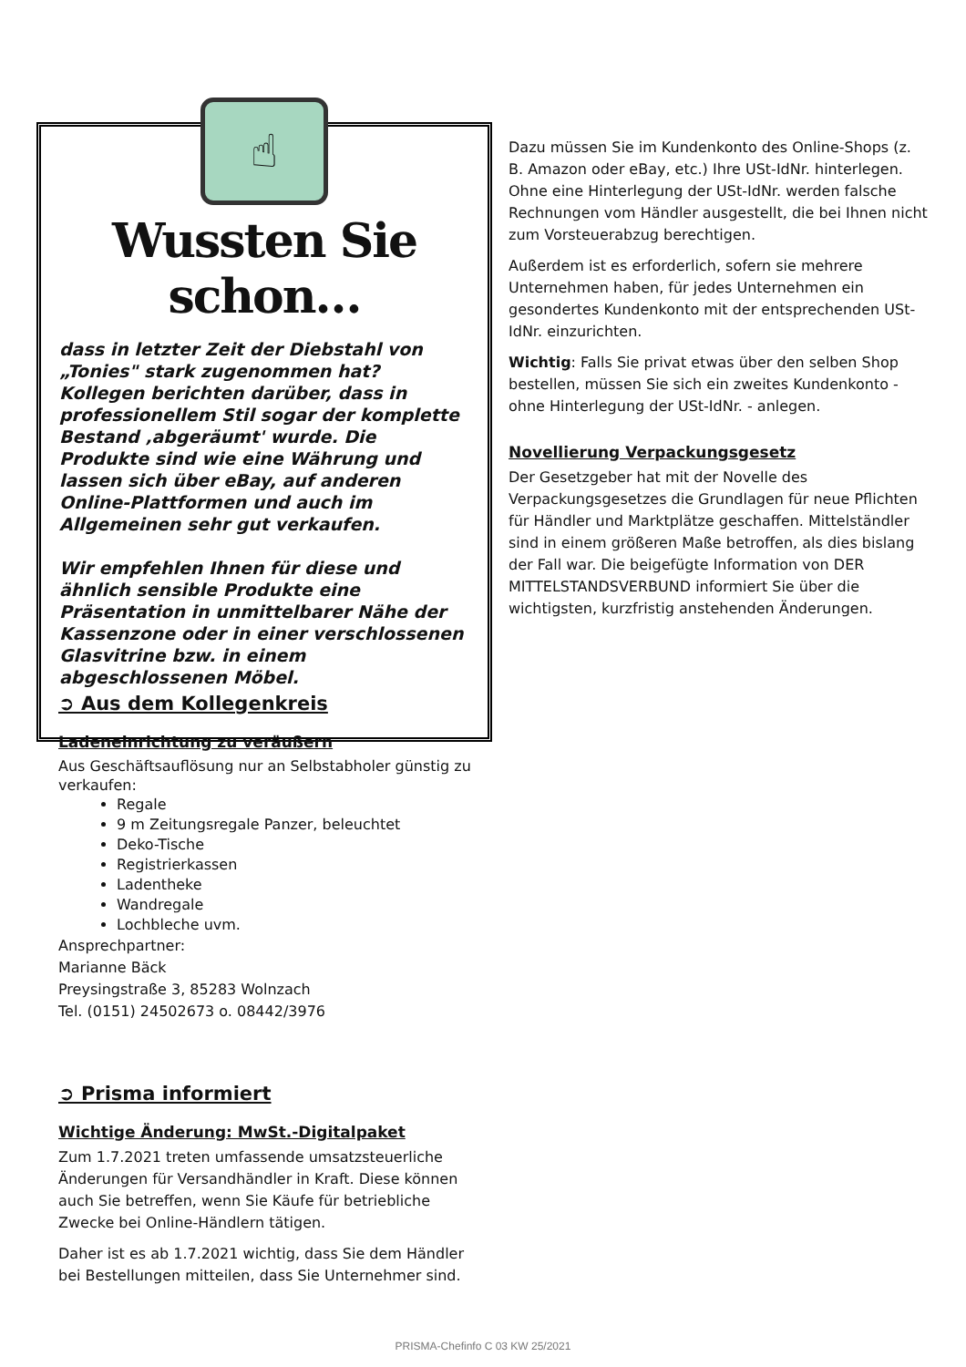☝
Wussten Sie schon…
dass in letzter Zeit der Diebstahl von „Tonies" stark zugenommen hat? Kollegen berichten darüber, dass in professionellem Stil sogar der komplette Bestand ‚abgeräumt' wurde. Die Produkte sind wie eine Währung und lassen sich über eBay, auf anderen Online-Plattformen und auch im Allgemeinen sehr gut verkaufen.
Wir empfehlen Ihnen für diese und ähnlich sensible Produkte eine Präsentation in unmittelbarer Nähe der Kassenzone oder in einer verschlossenen Glasvitrine bzw. in einem abgeschlossenen Möbel.
Dazu müssen Sie im Kundenkonto des Online-Shops (z. B. Amazon oder eBay, etc.) Ihre USt-IdNr. hinterlegen. Ohne eine Hinterlegung der USt-IdNr. werden falsche Rechnungen vom Händler ausgestellt, die bei Ihnen nicht zum Vorsteuerabzug berechtigen.
Außerdem ist es erforderlich, sofern sie mehrere Unternehmen haben, für jedes Unternehmen ein gesondertes Kundenkonto mit der entsprechenden USt-IdNr. einzurichten.
Wichtig: Falls Sie privat etwas über den selben Shop bestellen, müssen Sie sich ein zweites Kundenkonto - ohne Hinterlegung der USt-IdNr. - anlegen.
Novellierung Verpackungsgesetz
Der Gesetzgeber hat mit der Novelle des Verpackungsgesetzes die Grundlagen für neue Pflichten für Händler und Marktplätze geschaffen. Mittelständler sind in einem größeren Maße betroffen, als dies bislang der Fall war. Die beigefügte Information von DER MITTELSTANDSVERBUND informiert Sie über die wichtigsten, kurzfristig anstehenden Änderungen.
➲ Aus dem Kollegenkreis
Ladeneinrichtung zu veräußern
Aus Geschäftsauflösung nur an Selbstabholer günstig zu verkaufen:
Regale
9 m Zeitungsregale Panzer, beleuchtet
Deko-Tische
Registrierkassen
Ladentheke
Wandregale
Lochbleche uvm.
Ansprechpartner:
Marianne Bäck
Preysingstraße 3, 85283 Wolnzach
Tel. (0151) 24502673 o. 08442/3976
➲ Prisma informiert
Wichtige Änderung: MwSt.-Digitalpaket
Zum 1.7.2021 treten umfassende umsatzsteuerliche Änderungen für Versandhändler in Kraft. Diese können auch Sie betreffen, wenn Sie Käufe für betriebliche Zwecke bei Online-Händlern tätigen.
Daher ist es ab 1.7.2021 wichtig, dass Sie dem Händler bei Bestellungen mitteilen, dass Sie Unternehmer sind.
PRISMA-Chefinfo C 03 KW 25/2021